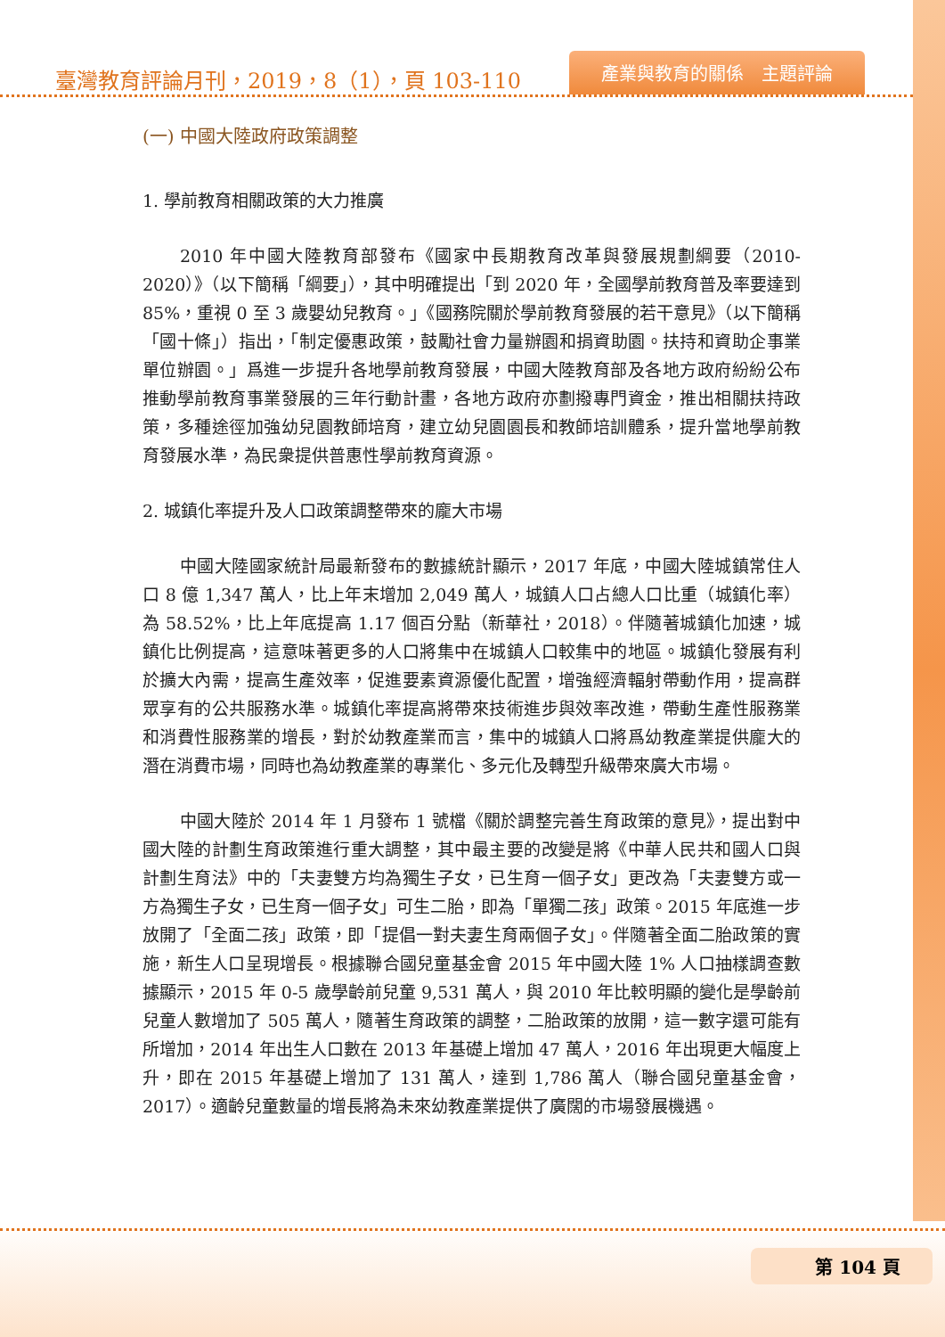臺灣教育評論月刊，2019，8（1），頁 103-110
產業與教育的關係　主題評論
(一) 中國大陸政府政策調整
1. 學前教育相關政策的大力推廣
2010 年中國大陸教育部發布《國家中長期教育改革與發展規劃綱要（2010-2020）》（以下簡稱「綱要」），其中明確提出「到 2020 年，全國學前教育普及率要達到 85%，重視 0 至 3 歲嬰幼兒教育。」《國務院關於學前教育發展的若干意見》（以下簡稱「國十條」）指出，「制定優惠政策，鼓勵社會力量辦園和捐資助園。扶持和資助企事業單位辦園。」爲進一步提升各地學前教育發展，中國大陸教育部及各地方政府紛紛公布推動學前教育事業發展的三年行動計畫，各地方政府亦劃撥專門資金，推出相關扶持政策，多種途徑加強幼兒園教師培育，建立幼兒園園長和教師培訓體系，提升當地學前教育發展水準，為民衆提供普惠性學前教育資源。
2. 城鎮化率提升及人口政策調整帶來的龐大市場
中國大陸國家統計局最新發布的數據統計顯示，2017 年底，中國大陸城鎮常住人口 8 億 1,347 萬人，比上年末增加 2,049 萬人，城鎮人口占總人口比重（城鎮化率）為 58.52%，比上年底提高 1.17 個百分點（新華社，2018）。伴隨著城鎮化加速，城鎮化比例提高，這意味著更多的人口將集中在城鎮人口較集中的地區。城鎮化發展有利於擴大內需，提高生產效率，促進要素資源優化配置，增強經濟輻射帶動作用，提高群眾享有的公共服務水準。城鎮化率提高將帶來技術進步與效率改進，帶動生產性服務業和消費性服務業的增長，對於幼教產業而言，集中的城鎮人口將爲幼教產業提供龐大的潛在消費市場，同時也為幼教產業的專業化、多元化及轉型升級帶來廣大市場。
中國大陸於 2014 年 1 月發布 1 號檔《關於調整完善生育政策的意見》，提出對中國大陸的計劃生育政策進行重大調整，其中最主要的改變是將《中華人民共和國人口與計劃生育法》中的「夫妻雙方均為獨生子女，已生育一個子女」更改為「夫妻雙方或一方為獨生子女，已生育一個子女」可生二胎，即為「單獨二孩」政策。2015 年底進一步放開了「全面二孩」政策，即「提倡一對夫妻生育兩個子女」。伴隨著全面二胎政策的實施，新生人口呈現增長。根據聯合國兒童基金會 2015 年中國大陸 1% 人口抽樣調查數據顯示，2015 年 0-5 歲學齡前兒童 9,531 萬人，與 2010 年比較明顯的變化是學齡前兒童人數增加了 505 萬人，隨著生育政策的調整，二胎政策的放開，這一數字還可能有所增加，2014 年出生人口數在 2013 年基礎上增加 47 萬人，2016 年出現更大幅度上升，即在 2015 年基礎上增加了 131 萬人，達到 1,786 萬人（聯合國兒童基金會，2017）。適齡兒童數量的增長將為未來幼教產業提供了廣闊的市場發展機遇。
第 104 頁